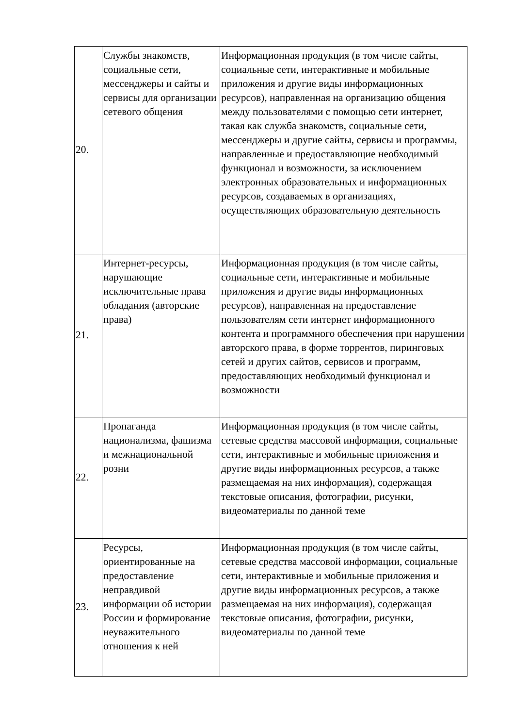| 20. | Службы знакомств, социальные сети, мессенджеры и сайты и сервисы для организации сетевого общения | Информационная продукция (в том числе сайты, социальные сети, интерактивные и мобильные приложения и другие виды информационных ресурсов), направленная на организацию общения между пользователями с помощью сети интернет, такая как служба знакомств, социальные сети, мессенджеры и другие сайты, сервисы и программы, направленные и предоставляющие необходимый функционал и возможности, за исключением электронных образовательных и информационных ресурсов, создаваемых в организациях, осуществляющих образовательную деятельность |
| 21. | Интернет-ресурсы, нарушающие исключительные права обладания (авторские права) | Информационная продукция (в том числе сайты, социальные сети, интерактивные и мобильные приложения и другие виды информационных ресурсов), направленная на предоставление пользователям сети интернет информационного контента и программного обеспечения при нарушении авторского права, в форме торрентов, пиринговых сетей и других сайтов, сервисов и программ, предоставляющих необходимый функционал и возможности |
| 22. | Пропаганда национализма, фашизма и межнациональной розни | Информационная продукция (в том числе сайты, сетевые средства массовой информации, социальные сети, интерактивные и мобильные приложения и другие виды информационных ресурсов, а также размещаемая на них информация), содержащая текстовые описания, фотографии, рисунки, видеоматериалы по данной теме |
| 23. | Ресурсы, ориентированные на предоставление неправдивой информации об истории России и формирование неуважительного отношения к ней | Информационная продукция (в том числе сайты, сетевые средства массовой информации, социальные сети, интерактивные и мобильные приложения и другие виды информационных ресурсов, а также размещаемая на них информация), содержащая текстовые описания, фотографии, рисунки, видеоматериалы по данной теме |